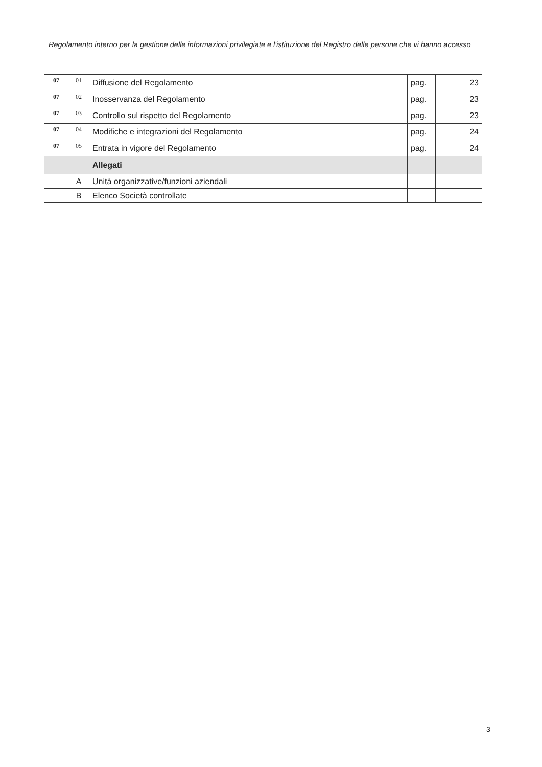Regolamento interno per la gestione delle informazioni privilegiate e l'istituzione del Registro delle persone che vi hanno accesso
| 07 | 01 | Diffusione del Regolamento | pag. | 23 |
| 07 | 02 | Inosservanza del Regolamento | pag. | 23 |
| 07 | 03 | Controllo sul rispetto del Regolamento | pag. | 23 |
| 07 | 04 | Modifiche e integrazioni del Regolamento | pag. | 24 |
| 07 | 05 | Entrata in vigore del Regolamento | pag. | 24 |
| | | Allegati | | |
| | A | Unità organizzative/funzioni aziendali | | |
| | B | Elenco Società controllate | | |
3